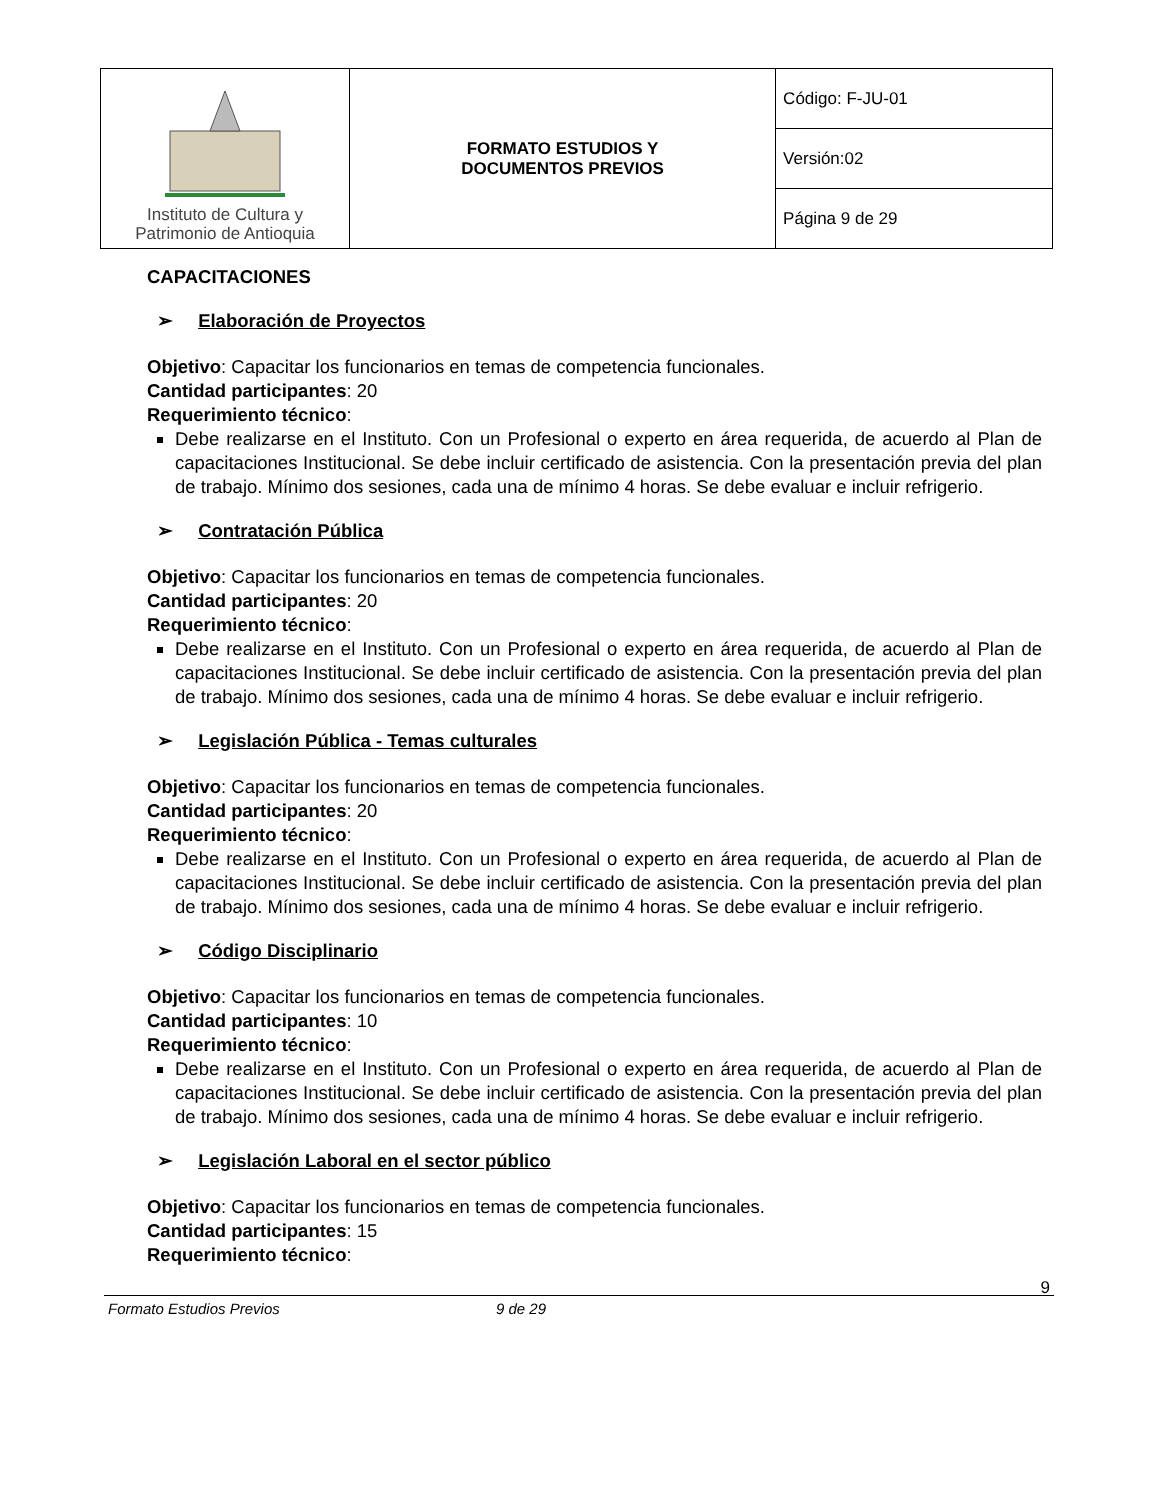| Instituto de Cultura y Patrimonio de Antioquia | FORMATO ESTUDIOS Y DOCUMENTOS PREVIOS | Código: F-JU-01 |
| | | Versión:02 |
| | | Página 9 de 29 |
CAPACITACIONES
➢ Elaboración de Proyectos
Objetivo: Capacitar los funcionarios en temas de competencia funcionales.
Cantidad participantes: 20
Requerimiento técnico:
Debe realizarse en el Instituto. Con un Profesional o experto en área requerida, de acuerdo al Plan de capacitaciones Institucional. Se debe incluir certificado de asistencia. Con la presentación previa del plan de trabajo. Mínimo dos sesiones, cada una de mínimo 4 horas. Se debe evaluar e incluir refrigerio.
➢ Contratación Pública
Objetivo: Capacitar los funcionarios en temas de competencia funcionales.
Cantidad participantes: 20
Requerimiento técnico:
Debe realizarse en el Instituto. Con un Profesional o experto en área requerida, de acuerdo al Plan de capacitaciones Institucional. Se debe incluir certificado de asistencia. Con la presentación previa del plan de trabajo. Mínimo dos sesiones, cada una de mínimo 4 horas. Se debe evaluar e incluir refrigerio.
➢ Legislación Pública - Temas culturales
Objetivo: Capacitar los funcionarios en temas de competencia funcionales.
Cantidad participantes: 20
Requerimiento técnico:
Debe realizarse en el Instituto. Con un Profesional o experto en área requerida, de acuerdo al Plan de capacitaciones Institucional. Se debe incluir certificado de asistencia. Con la presentación previa del plan de trabajo. Mínimo dos sesiones, cada una de mínimo 4 horas. Se debe evaluar e incluir refrigerio.
➢ Código Disciplinario
Objetivo: Capacitar los funcionarios en temas de competencia funcionales.
Cantidad participantes: 10
Requerimiento técnico:
Debe realizarse en el Instituto. Con un Profesional o experto en área requerida, de acuerdo al Plan de capacitaciones Institucional. Se debe incluir certificado de asistencia. Con la presentación previa del plan de trabajo. Mínimo dos sesiones, cada una de mínimo 4 horas. Se debe evaluar e incluir refrigerio.
➢ Legislación Laboral en el sector público
Objetivo: Capacitar los funcionarios en temas de competencia funcionales.
Cantidad participantes: 15
Requerimiento técnico:
Formato Estudios Previos 9 de 29 9